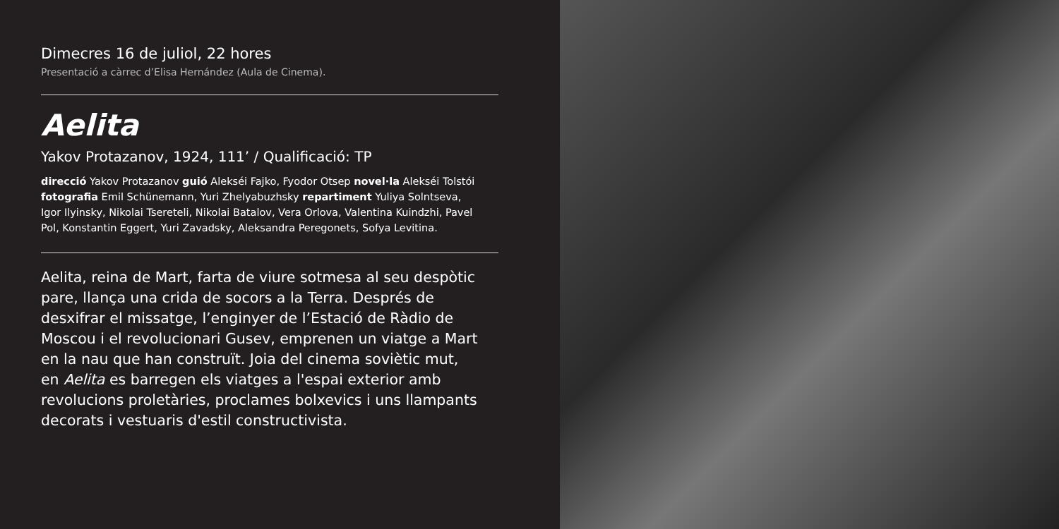Dimecres 16 de juliol, 22 hores
Presentació a càrrec d’Elisa Hernández (Aula de Cinema).
Aelita
Yakov Protazanov, 1924, 111’ / Qualificació: TP
direcció Yakov Protazanov guió Alekséi Fajko, Fyodor Otsep novel·la Alekséi Tolstói fotografia Emil Schünemann, Yuri Zhelyabuzhsky repartiment Yuliya Solntseva, Igor Ilyinsky, Nikolai Tsereteli, Nikolai Batalov, Vera Orlova, Valentina Kuindzhi, Pavel Pol, Konstantin Eggert, Yuri Zavadsky, Aleksandra Peregonets, Sofya Levitina.
Aelita, reina de Mart, farta de viure sotmesa al seu despòtic pare, llança una crida de socors a la Terra. Després de desxifrar el missatge, l’enginyer de l’Estació de Ràdio de Moscou i el revolucionari Gusev, emprenen un viatge a Mart en la nau que han construït. Joia del cinema soviètic mut, en Aelita es barregen els viatges a l'espai exterior amb revolucions proletàries, proclames bolxevics i uns llampants decorats i vestuaris d'estil constructivista.